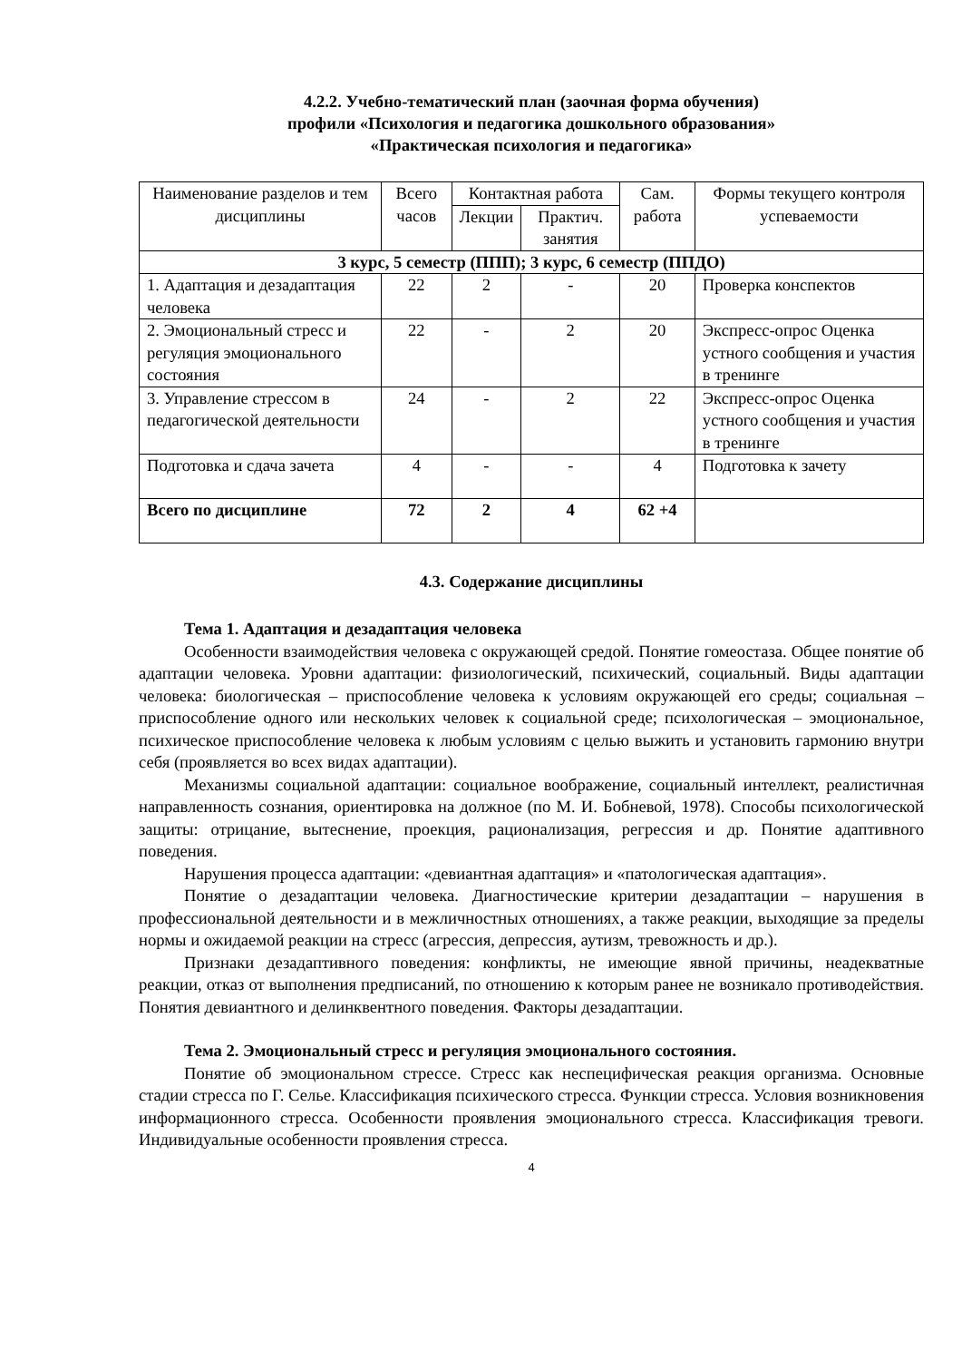4.2.2. Учебно-тематический план (заочная форма обучения)
профили «Психология и педагогика дошкольного образования»
«Практическая психология и педагогика»
| Наименование разделов и тем дисциплины | Всего часов | Контактная работа | | Сам. работа | Формы текущего контроля успеваемости |
| --- | --- | --- | --- | --- | --- |
| | | Лекции | Практич. занятия | | |
| 3 курс, 5 семестр (ППП); 3 курс, 6 семестр (ППДО) | | | | | |
| 1. Адаптация и дезадаптация человека | 22 | 2 | - | 20 | Проверка конспектов |
| 2. Эмоциональный стресс и регуляция эмоционального состояния | 22 | - | 2 | 20 | Экспресс-опрос Оценка устного сообщения и участия в тренинге |
| 3. Управление стрессом в педагогической деятельности | 24 | - | 2 | 22 | Экспресс-опрос Оценка устного сообщения и участия в тренинге |
| Подготовка и сдача зачета | 4 | - | - | 4 | Подготовка к зачету |
| Всего по дисциплине | 72 | 2 | 4 | 62 +4 | |
4.3. Содержание дисциплины
Тема 1. Адаптация и дезадаптация человека
Особенности взаимодействия человека с окружающей средой. Понятие гомеостаза. Общее понятие об адаптации человека. Уровни адаптации: физиологический, психический, социальный. Виды адаптации человека: биологическая – приспособление человека к условиям окружающей его среды; социальная – приспособление одного или нескольких человек к социальной среде; психологическая – эмоциональное, психическое приспособление человека к любым условиям с целью выжить и установить гармонию внутри себя (проявляется во всех видах адаптации).
Механизмы социальной адаптации: социальное воображение, социальный интеллект, реалистичная направленность сознания, ориентировка на должное (по М. И. Бобневой, 1978). Способы психологической защиты: отрицание, вытеснение, проекция, рационализация, регрессия и др. Понятие адаптивного поведения.
Нарушения процесса адаптации: «девиантная адаптация» и «патологическая адаптация».
Понятие о дезадаптации человека. Диагностические критерии дезадаптации – нарушения в профессиональной деятельности и в межличностных отношениях, а также реакции, выходящие за пределы нормы и ожидаемой реакции на стресс (агрессия, депрессия, аутизм, тревожность и др.).
Признаки дезадаптивного поведения: конфликты, не имеющие явной причины, неадекватные реакции, отказ от выполнения предписаний, по отношению к которым ранее не возникало противодействия. Понятия девиантного и делинквентного поведения. Факторы дезадаптации.
Тема 2. Эмоциональный стресс и регуляция эмоционального состояния.
Понятие об эмоциональном стрессе. Стресс как неспецифическая реакция организма. Основные стадии стресса по Г. Селье. Классификация психического стресса. Функции стресса. Условия возникновения информационного стресса. Особенности проявления эмоционального стресса. Классификация тревоги. Индивидуальные особенности проявления стресса.
4